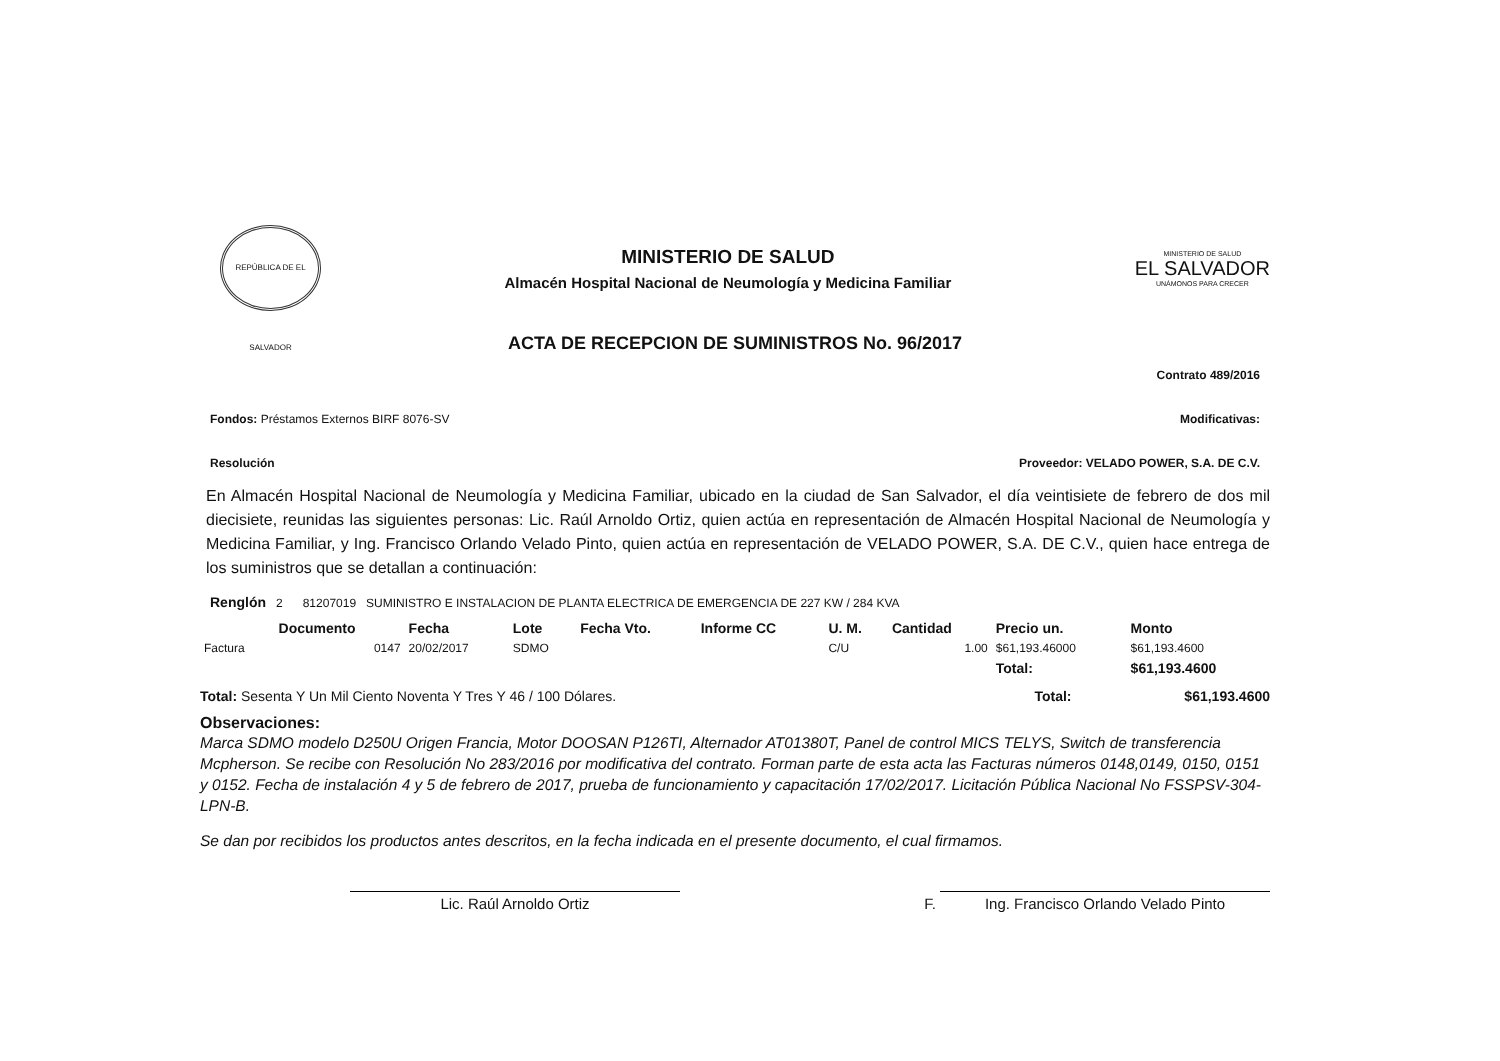REPÚBLICA DE EL SALVADOR
MINISTERIO DE SALUD
Almacén Hospital Nacional de Neumología y Medicina Familiar
MINISTERIO DE SALUD
EL SALVADOR
UNÁMONOS PARA CRECER
ACTA DE RECEPCION DE SUMINISTROS No. 96/2017
Contrato 489/2016
Fondos: Préstamos Externos BIRF 8076-SV Modificativas:
Resolución Proveedor: VELADO POWER, S.A. DE C.V.
En Almacén Hospital Nacional de Neumología y Medicina Familiar, ubicado en la ciudad de San Salvador, el día veintisiete de febrero de dos mil diecisiete, reunidas las siguientes personas: Lic. Raúl Arnoldo Ortiz, quien actúa en representación de Almacén Hospital Nacional de Neumología y Medicina Familiar, y Ing. Francisco Orlando Velado Pinto, quien actúa en representación de VELADO POWER, S.A. DE C.V., quien hace entrega de los suministros que se detallan a continuación:
Renglón 2 81207019 SUMINISTRO E INSTALACION DE PLANTA ELECTRICA DE EMERGENCIA DE 227 KW / 284 KVA
| | Documento | Fecha | Lote | Fecha Vto. | Informe CC | U. M. | Cantidad | Precio un. | Monto |
| --- | --- | --- | --- | --- | --- | --- | --- | --- | --- |
| Factura | 0147 | 20/02/2017 | SDMO | | | C/U | 1.00 | $61,193.46000 | $61,193.4600 |
| | | | | | | | | Total: | $61,193.4600 |
Total: Sesenta Y Un Mil Ciento Noventa Y Tres Y 46 / 100 Dólares. Total: $61,193.4600
Observaciones:
Marca SDMO modelo D250U Origen Francia, Motor DOOSAN P126TI, Alternador AT01380T, Panel de control MICS TELYS, Switch de transferencia Mcpherson. Se recibe con Resolución No 283/2016 por modificativa del contrato. Forman parte de esta acta las Facturas números 0148,0149, 0150, 0151 y 0152. Fecha de instalación 4 y 5 de febrero de 2017, prueba de funcionamiento y capacitación 17/02/2017. Licitación Pública Nacional No FSSPSV-304-LPN-B.
Se dan por recibidos los productos antes descritos, en la fecha indicada en el presente documento, el cual firmamos.
Lic. Raúl Arnoldo Ortiz
F.
Ing. Francisco Orlando Velado Pinto